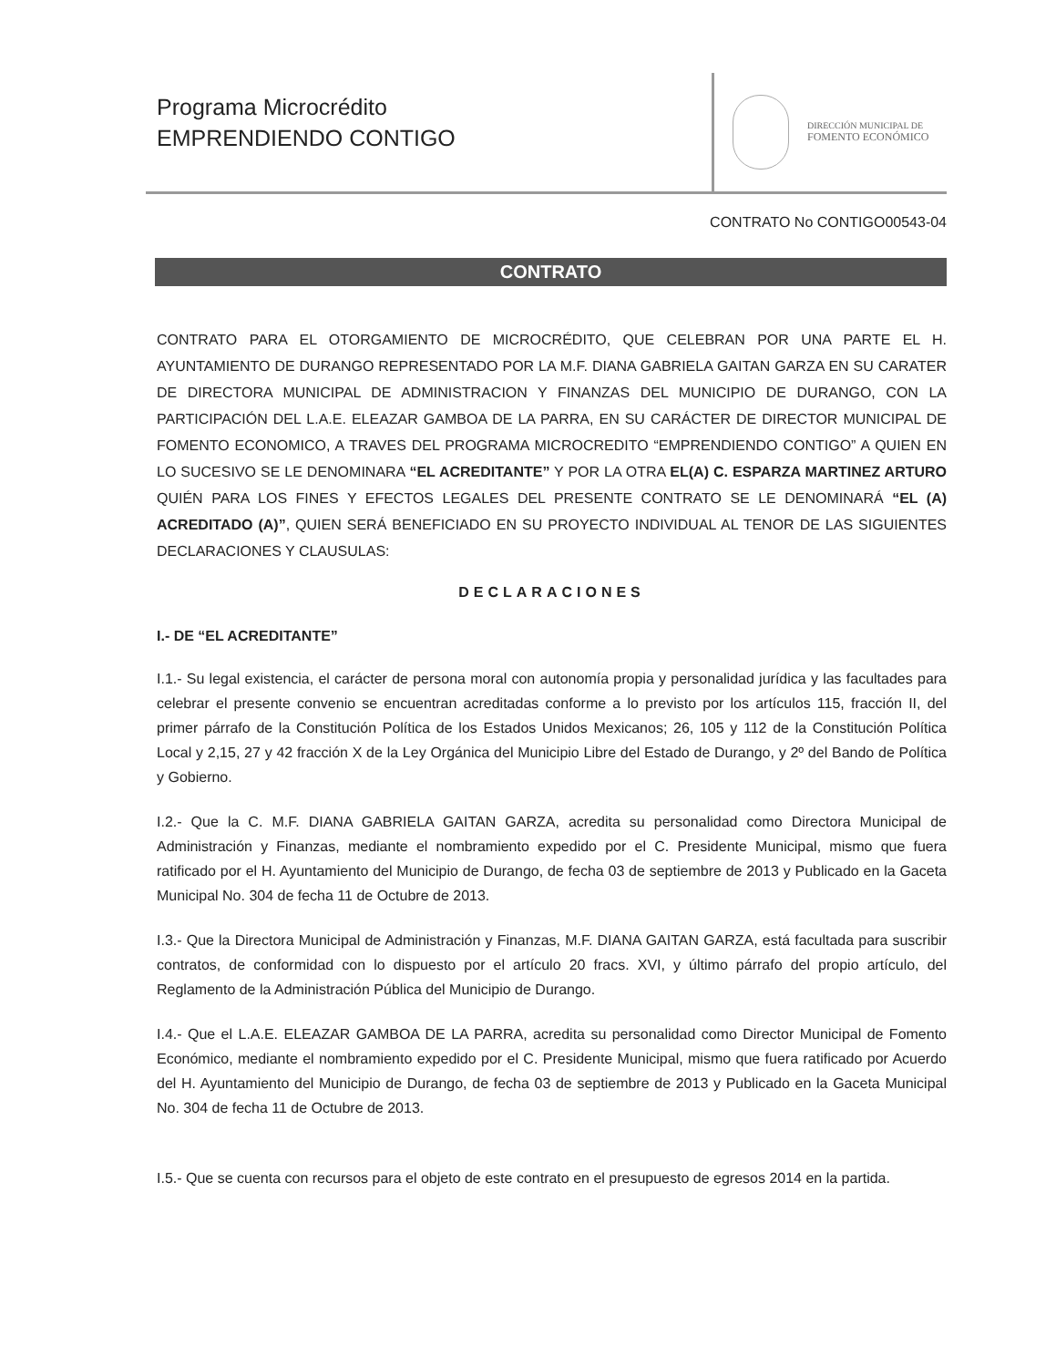Programa Microcrédito
EMPRENDIENDO CONTIGO
DIRECCIÓN MUNICIPAL DE
FOMENTO ECONÓMICO
CONTRATO No CONTIGO00543-04
CONTRATO
CONTRATO PARA EL OTORGAMIENTO DE MICROCRÉDITO, QUE CELEBRAN POR UNA PARTE EL H. AYUNTAMIENTO DE DURANGO REPRESENTADO POR LA M.F. DIANA GABRIELA GAITAN GARZA EN SU CARATER DE DIRECTORA MUNICIPAL DE ADMINISTRACION Y FINANZAS DEL MUNICIPIO DE DURANGO, CON LA PARTICIPACIÓN DEL L.A.E. ELEAZAR GAMBOA DE LA PARRA, EN SU CARÁCTER DE DIRECTOR MUNICIPAL DE FOMENTO ECONOMICO, A TRAVES DEL PROGRAMA MICROCREDITO “EMPRENDIENDO CONTIGO” A QUIEN EN LO SUCESIVO SE LE DENOMINARA “EL ACREDITANTE” Y POR LA OTRA EL(A) C. ESPARZA MARTINEZ ARTURO QUIÉN PARA LOS FINES Y EFECTOS LEGALES DEL PRESENTE CONTRATO SE LE DENOMINARÁ “EL (A) ACREDITADO (A)”, QUIEN SERÁ BENEFICIADO EN SU PROYECTO INDIVIDUAL AL TENOR DE LAS SIGUIENTES DECLARACIONES Y CLAUSULAS:
DECLARACIONES
I.- DE “EL ACREDITANTE”
I.1.- Su legal existencia, el carácter de persona moral con autonomía propia y personalidad jurídica y las facultades para celebrar el presente convenio se encuentran acreditadas conforme a lo previsto por los artículos 115, fracción II, del primer párrafo de la Constitución Política de los Estados Unidos Mexicanos; 26, 105 y 112 de la Constitución Política Local y 2,15, 27 y 42 fracción X de la Ley Orgánica del Municipio Libre del Estado de Durango, y 2º del Bando de Política y Gobierno.
I.2.- Que la C. M.F. DIANA GABRIELA GAITAN GARZA, acredita su personalidad como Directora Municipal de Administración y Finanzas, mediante el nombramiento expedido por el C. Presidente Municipal, mismo que fuera ratificado por el H. Ayuntamiento del Municipio de Durango, de fecha 03 de septiembre de 2013 y Publicado en la Gaceta Municipal No. 304 de fecha 11 de Octubre de 2013.
I.3.- Que la Directora Municipal de Administración y Finanzas, M.F. DIANA GAITAN GARZA, está facultada para suscribir contratos, de conformidad con lo dispuesto por el artículo 20 fracs. XVI, y último párrafo del propio artículo, del Reglamento de la Administración Pública del Municipio de Durango.
I.4.- Que el L.A.E. ELEAZAR GAMBOA DE LA PARRA, acredita su personalidad como Director Municipal de Fomento Económico, mediante el nombramiento expedido por el C. Presidente Municipal, mismo que fuera ratificado por Acuerdo del H. Ayuntamiento del Municipio de Durango, de fecha 03 de septiembre de 2013 y Publicado en la Gaceta Municipal No. 304 de fecha 11 de Octubre de 2013.
I.5.- Que se cuenta con recursos para el objeto de este contrato en el presupuesto de egresos 2014 en la partida.